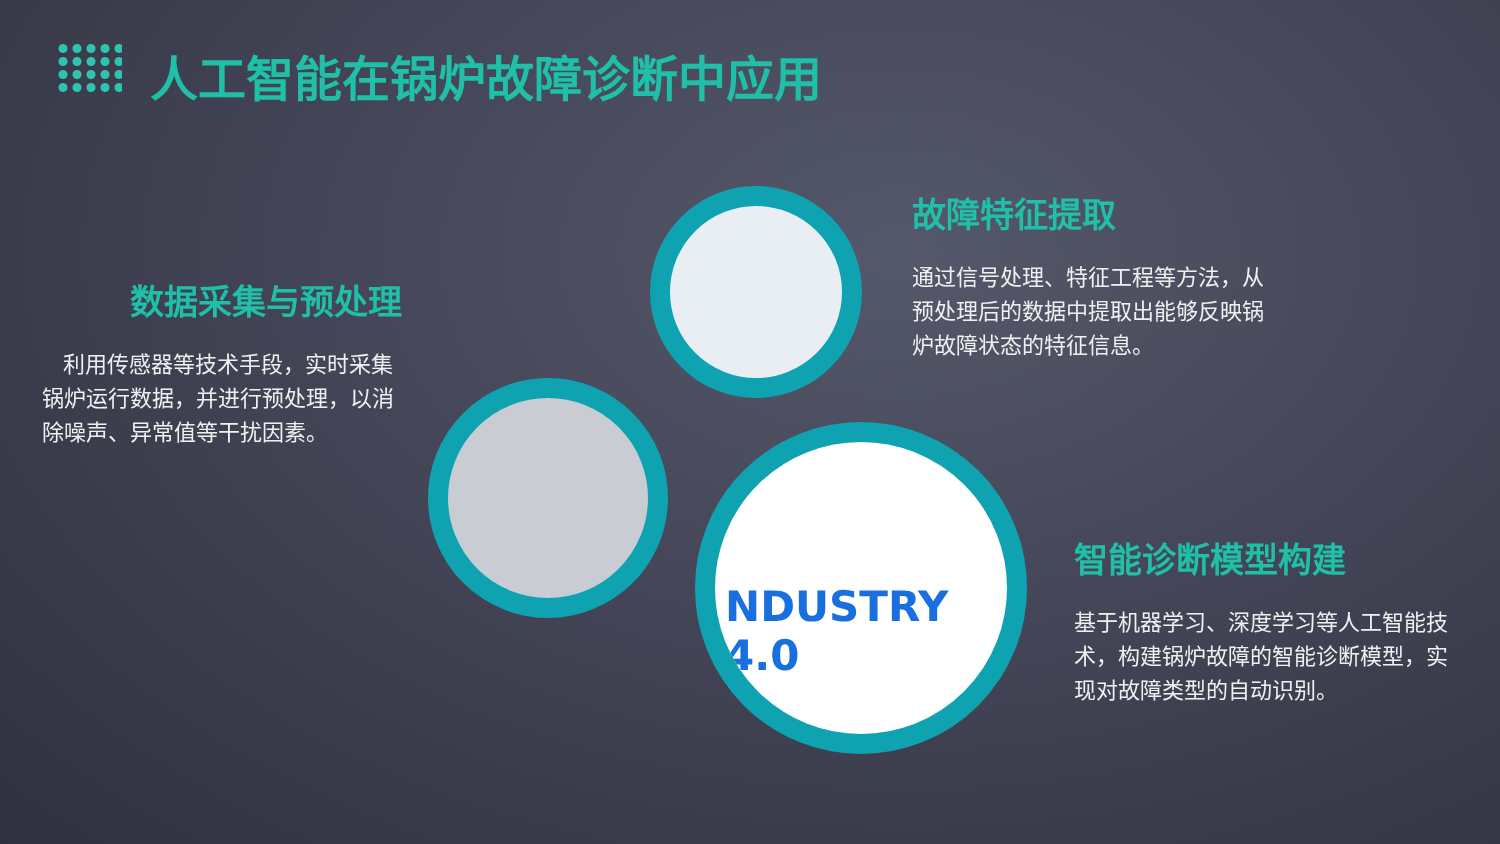人工智能在锅炉故障诊断中应用
数据采集与预处理
利用传感器等技术手段，实时采集锅炉运行数据，并进行预处理，以消除噪声、异常值等干扰因素。
故障特征提取
通过信号处理、特征工程等方法，从预处理后的数据中提取出能够反映锅炉故障状态的特征信息。
智能诊断模型构建
基于机器学习、深度学习等人工智能技术，构建锅炉故障的智能诊断模型，实现对故障类型的自动识别。
NDUSTRY 4.0